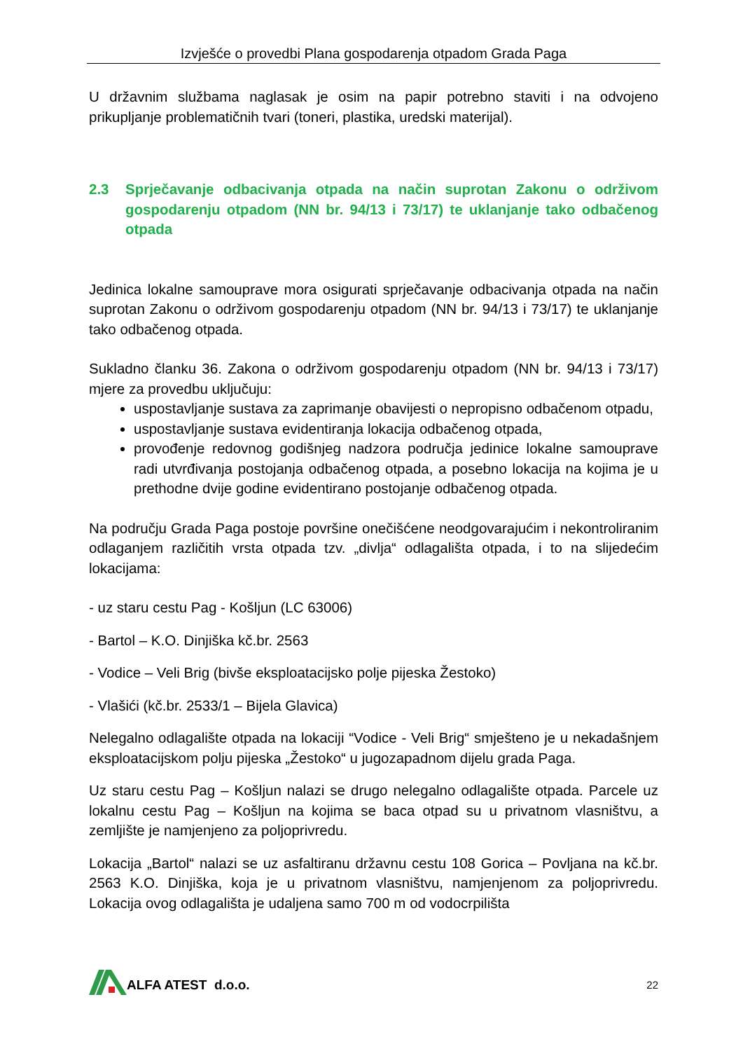Izvješće o provedbi Plana gospodarenja otpadom Grada Paga
U državnim službama naglasak je osim na papir potrebno staviti i na odvojeno prikupljanje problematičnih tvari (toneri, plastika, uredski materijal).
2.3 Sprječavanje odbacivanja otpada na način suprotan Zakonu o održivom gospodarenju otpadom (NN br. 94/13 i 73/17) te uklanjanje tako odbačenog otpada
Jedinica lokalne samouprave mora osigurati sprječavanje odbacivanja otpada na način suprotan Zakonu o održivom gospodarenju otpadom (NN br. 94/13 i 73/17) te uklanjanje tako odbačenog otpada.
Sukladno članku 36. Zakona o održivom gospodarenju otpadom (NN br. 94/13 i 73/17) mjere za provedbu uključuju:
uspostavljanje sustava za zaprimanje obavijesti o nepropisno odbačenom otpadu,
uspostavljanje sustava evidentiranja lokacija odbačenog otpada,
provođenje redovnog godišnjeg nadzora područja jedinice lokalne samouprave radi utvrđivanja postojanja odbačenog otpada, a posebno lokacija na kojima je u prethodne dvije godine evidentirano postojanje odbačenog otpada.
Na području Grada Paga postoje površine onečišćene neodgovarajućim i nekontroliranim odlaganjem različitih vrsta otpada tzv. „divlja“ odlagališta otpada, i to na slijedećim lokacijama:
- uz staru cestu Pag - Košljun (LC 63006)
- Bartol – K.O. Dinjiška kč.br. 2563
- Vodice – Veli Brig (bivše eksploatacijsko polje pijeska Žestoko)
- Vlašići (kč.br. 2533/1 – Bijela Glavica)
Nelegalno odlagalište otpada na lokaciji “Vodice - Veli Brig“ smješteno je u nekadašnjem eksploatacijskom polju pijeska „Žestoko“ u jugozapadnom dijelu grada Paga.
Uz staru cestu Pag – Košljun nalazi se drugo nelegalno odlagalište otpada. Parcele uz lokalnu cestu Pag – Košljun na kojima se baca otpad su u privatnom vlasništvu, a zemljište je namjenjeno za poljoprivredu.
Lokacija „Bartol“ nalazi se uz asfaltiranu državnu cestu 108 Gorica – Povljana na kč.br. 2563 K.O. Dinjiška, koja je u privatnom vlasništvu, namjenjenom za poljoprivredu. Lokacija ovog odlagališta je udaljena samo 700 m od vodocrpilišta
ALFA ATEST d.o.o.
22